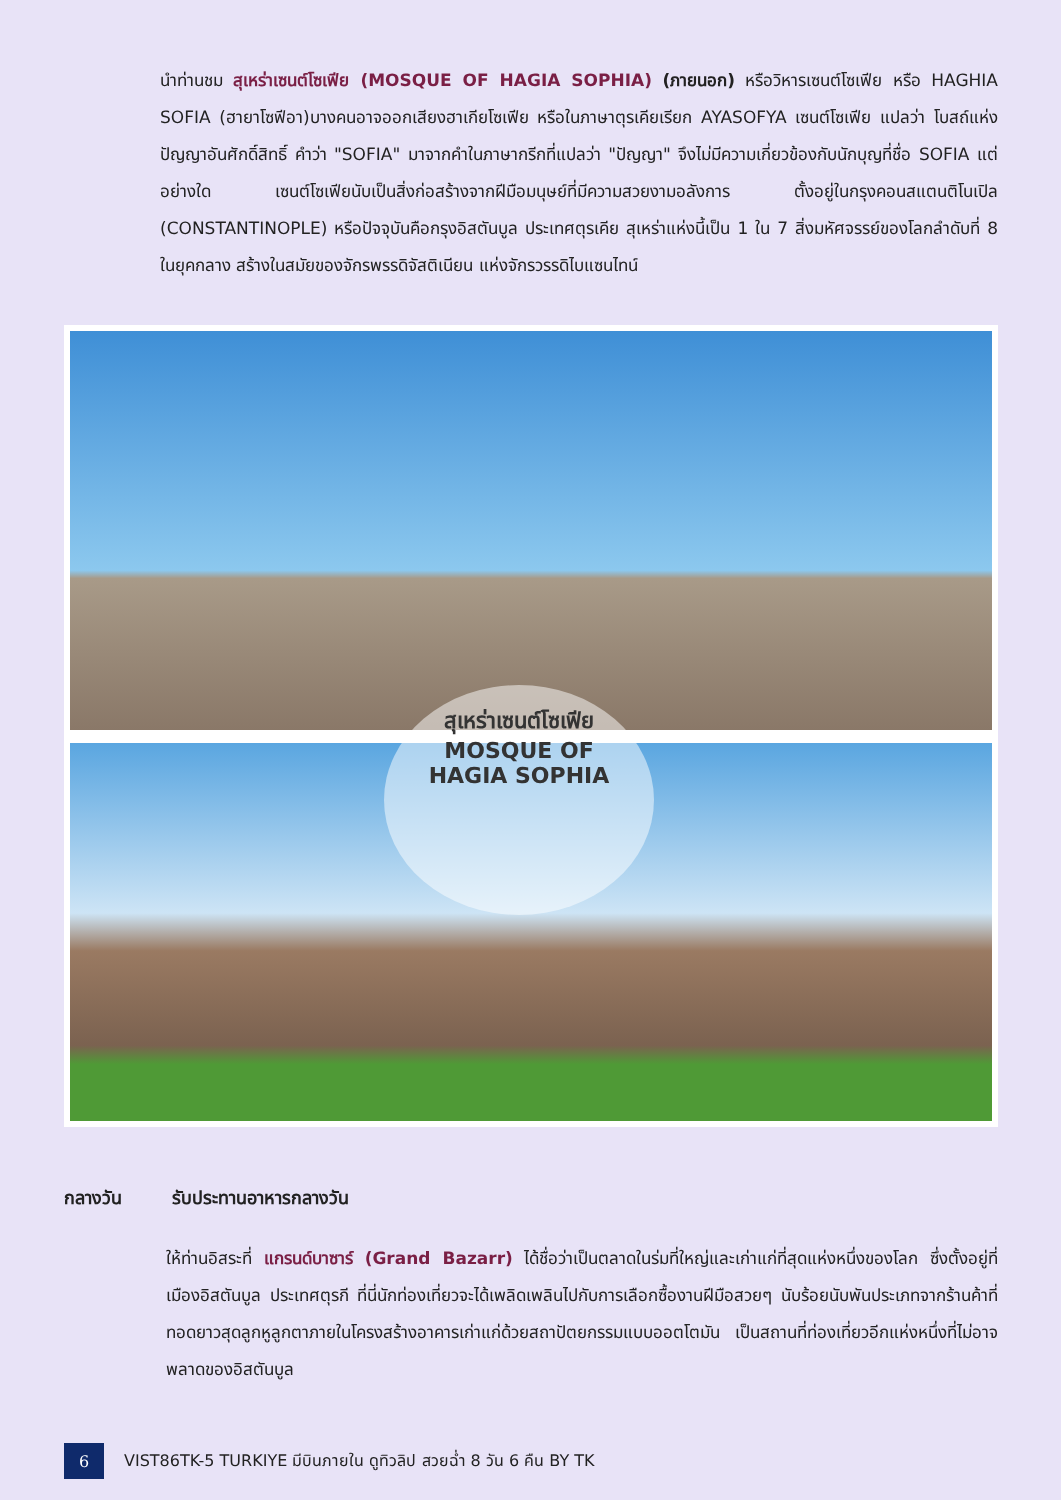นำท่านชม สุเหร่าเซนต์โซเฟีย (MOSQUE OF HAGIA SOPHIA) (ภายนอก) หรือวิหารเซนต์โซเฟีย หรือ HAGHIA SOFIA (ฮายาโซฟีอา)บางคนอาจออกเสียงฮาเกียโซเฟีย หรือในภาษาตุรเคียเรียก AYASOFYA เซนต์โซเฟีย แปลว่า โบสถ์แห่งปัญญาอันศักดิ์สิทธิ์ คำว่า "SOFIA" มาจากคำในภาษากรีกที่แปลว่า "ปัญญา" จึงไม่มีความเกี่ยวข้องกับนักบุญที่ชื่อ SOFIA แต่อย่างใด เซนต์โซเฟียนับเป็นสิ่งก่อสร้างจากฝีมือมนุษย์ที่มีความสวยงามอลังการ ตั้งอยู่ในกรุงคอนสแตนติโนเปิล (CONSTANTINOPLE) หรือปัจจุบันคือกรุงอิสตันบูล ประเทศตุรเคีย สุเหร่าแห่งนี้เป็น 1 ใน 7 สิ่งมหัศจรรย์ของโลกลำดับที่ 8 ในยุคกลาง สร้างในสมัยของจักรพรรดิจัสติเนียน แห่งจักรวรรดิไบแซนไทน์
สุเหร่าเซนต์โซเฟีย
MOSQUE OF
HAGIA SOPHIA
กลางวัน รับประทานอาหารกลางวัน
ให้ท่านอิสระที่ แกรนด์บาซาร์ (Grand Bazarr) ได้ชื่อว่าเป็นตลาดในร่มที่ใหญ่และเก่าแก่ที่สุดแห่งหนึ่งของโลก ซึ่งตั้งอยู่ที่เมืองอิสตันบูล ประเทศตุรกี ที่นี่นักท่องเที่ยวจะได้เพลิดเพลินไปกับการเลือกซื้องานฝีมือสวยๆ นับร้อยนับพันประเภทจากร้านค้าที่ทอดยาวสุดลูกหูลูกตาภายในโครงสร้างอาคารเก่าแก่ด้วยสถาปัตยกรรมแบบออตโตมัน เป็นสถานที่ท่องเที่ยวอีกแห่งหนึ่งที่ไม่อาจพลาดของอิสตันบูล
6
VIST86TK-5 TURKIYE มีบินภายใน ดูทิวลิป สวยฉ่ำ 8 วัน 6 คืน BY TK